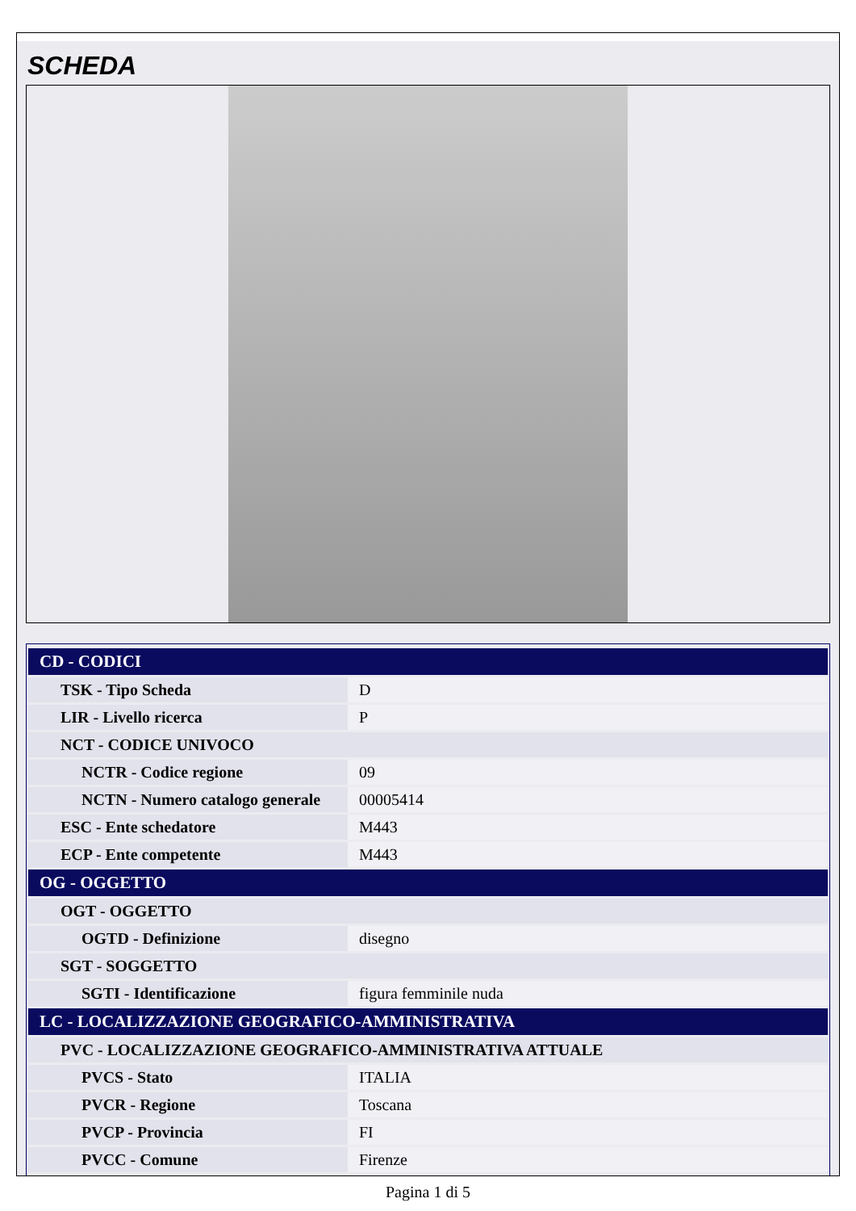SCHEDA
| CD - CODICI | |
| --- | --- |
| TSK - Tipo Scheda | D |
| LIR - Livello ricerca | P |
| NCT - CODICE UNIVOCO | |
| NCTR - Codice regione | 09 |
| NCTN - Numero catalogo generale | 00005414 |
| ESC - Ente schedatore | M443 |
| ECP - Ente competente | M443 |
| OG - OGGETTO | |
| OGT - OGGETTO | |
| OGTD - Definizione | disegno |
| SGT - SOGGETTO | |
| SGTI - Identificazione | figura femminile nuda |
| LC - LOCALIZZAZIONE GEOGRAFICO-AMMINISTRATIVA | |
| PVC - LOCALIZZAZIONE GEOGRAFICO-AMMINISTRATIVA ATTUALE | |
| PVCS - Stato | ITALIA |
| PVCR - Regione | Toscana |
| PVCP - Provincia | FI |
| PVCC - Comune | Firenze |
Pagina 1 di 5